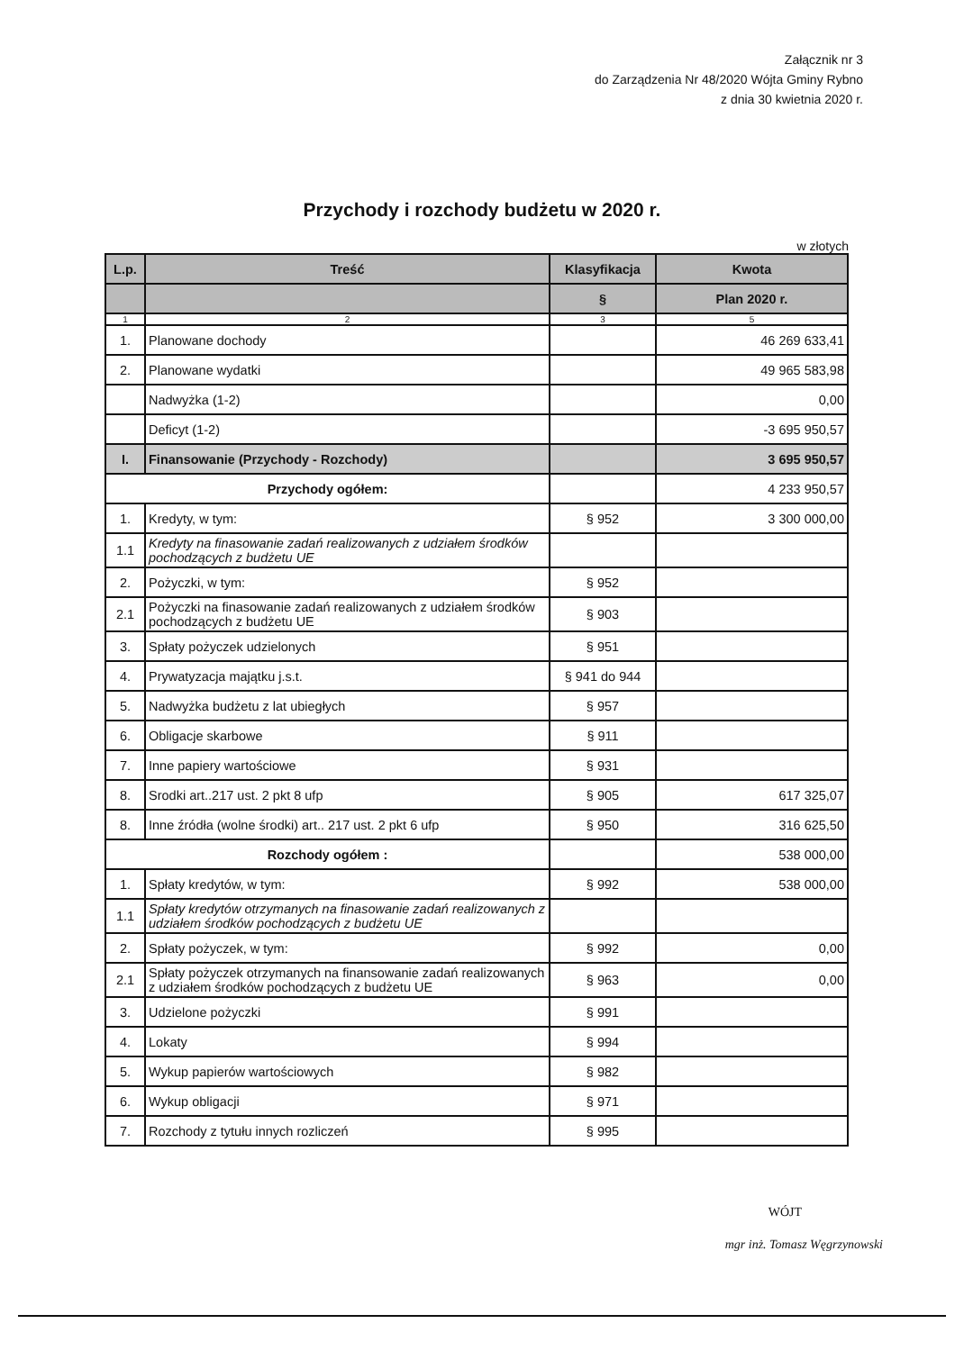Załącznik nr 3
do Zarządzenia Nr 48/2020 Wójta Gminy Rybno
z dnia 30 kwietnia 2020 r.
Przychody i rozchody budżetu w 2020 r.
w złotych
| L.p. | Treść | Klasyfikacja | Kwota |
| --- | --- | --- | --- |
| | | § | Plan 2020 r. |
| 1 | 2 | 3 | 5 |
| 1. | Planowane dochody | | 46 269 633,41 |
| 2. | Planowane wydatki | | 49 965 583,98 |
| | Nadwyżka (1-2) | | 0,00 |
| | Deficyt (1-2) | | -3 695 950,57 |
| I. | Finansowanie (Przychody - Rozchody) | | 3 695 950,57 |
| Przychody ogółem: | | | 4 233 950,57 |
| 1. | Kredyty, w tym: | § 952 | 3 300 000,00 |
| 1.1 | Kredyty na finasowanie zadań realizowanych z udziałem środków pochodzących z budżetu UE | | |
| 2. | Pożyczki, w tym: | § 952 | |
| 2.1 | Pożyczki na finasowanie zadań realizowanych z udziałem środków pochodzących z budżetu UE | § 903 | |
| 3. | Spłaty pożyczek udzielonych | § 951 | |
| 4. | Prywatyzacja majątku j.s.t. | § 941 do 944 | |
| 5. | Nadwyżka budżetu z lat ubiegłych | § 957 | |
| 6. | Obligacje skarbowe | § 911 | |
| 7. | Inne papiery wartościowe | § 931 | |
| 8. | Srodki art..217 ust. 2 pkt 8 ufp | § 905 | 617 325,07 |
| 8. | Inne źródła (wolne środki) art.. 217 ust. 2 pkt 6 ufp | § 950 | 316 625,50 |
| Rozchody ogółem : | | | 538 000,00 |
| 1. | Spłaty kredytów, w tym: | § 992 | 538 000,00 |
| 1.1 | Spłaty kredytów otrzymanych na finasowanie zadań realizowanych z udziałem środków pochodzących z budżetu UE | | |
| 2. | Spłaty pożyczek, w tym: | § 992 | 0,00 |
| 2.1 | Spłaty pożyczek otrzymanych na finansowanie zadań realizowanych z udziałem środków pochodzących z budżetu UE | § 963 | 0,00 |
| 3. | Udzielone pożyczki | § 991 | |
| 4. | Lokaty | § 994 | |
| 5. | Wykup papierów wartościowych | § 982 | |
| 6. | Wykup obligacji | § 971 | |
| 7. | Rozchody z tytułu innych rozliczeń | § 995 | |
WÓJT
mgr inż. Tomasz Węgrzynowski